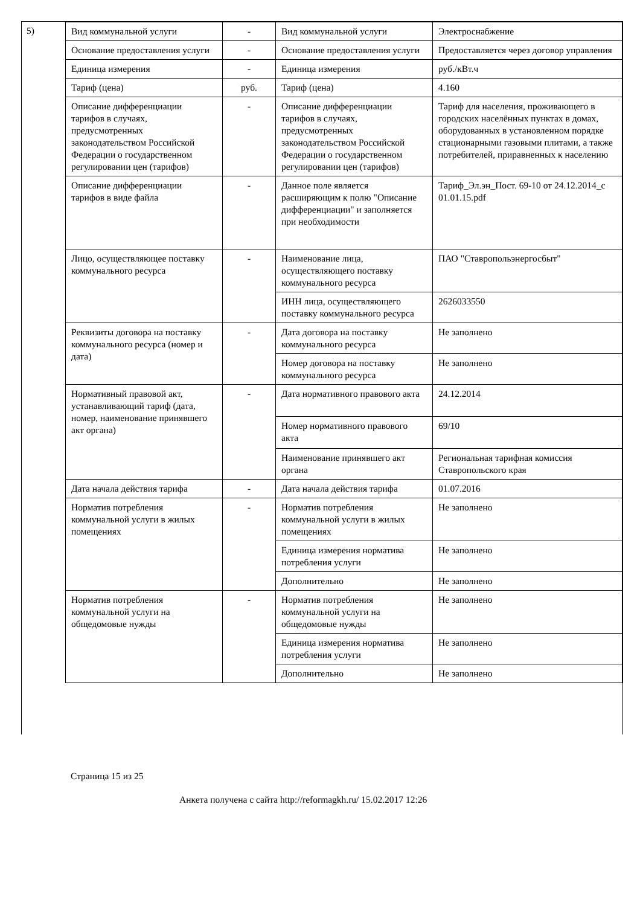5)
| Вид коммунальной услуги | - | Вид коммунальной услуги | Электроснабжение |
| Основание предоставления услуги | - | Основание предоставления услуги | Предоставляется через договор управления |
| Единица измерения | - | Единица измерения | руб./кВт.ч |
| Тариф (цена) | руб. | Тариф (цена) | 4.160 |
| Описание дифференциации тарифов в случаях, предусмотренных законодательством Российской Федерации о государственном регулировании цен (тарифов) | - | Описание дифференциации тарифов в случаях, предусмотренных законодательством Российской Федерации о государственном регулировании цен (тарифов) | Тариф для населения, проживающего в городских населённых пунктах в домах, оборудованных в установленном порядке стационарными газовыми плитами, а также потребителей, приравненных к населению |
| Описание дифференциации тарифов в виде файла | - | Данное поле является расширяющим к полю "Описание дифференциации" и заполняется при необходимости | Тариф_Эл.эн_Пост. 69-10 от 24.12.2014_с 01.01.15.pdf |
| Лицо, осуществляющее поставку коммунального ресурса | - | Наименование лица, осуществляющего поставку коммунального ресурса | ПАО "Ставропольэнергосбыт" |
| | | ИНН лица, осуществляющего поставку коммунального ресурса | 2626033550 |
| Реквизиты договора на поставку коммунального ресурса (номер и дата) | - | Дата договора на поставку коммунального ресурса | Не заполнено |
| | | Номер договора на поставку коммунального ресурса | Не заполнено |
| Нормативный правовой акт, устанавливающий тариф (дата, номер, наименование принявшего акт органа) | - | Дата нормативного правового акта | 24.12.2014 |
| | | Номер нормативного правового акта | 69/10 |
| | | Наименование принявшего акт органа | Региональная тарифная комиссия Ставропольского края |
| Дата начала действия тарифа | - | Дата начала действия тарифа | 01.07.2016 |
| Норматив потребления коммунальной услуги в жилых помещениях | - | Норматив потребления коммунальной услуги в жилых помещениях | Не заполнено |
| | | Единица измерения норматива потребления услуги | Не заполнено |
| | | Дополнительно | Не заполнено |
| Норматив потребления коммунальной услуги на общедомовые нужды | - | Норматив потребления коммунальной услуги на общедомовые нужды | Не заполнено |
| | | Единица измерения норматива потребления услуги | Не заполнено |
| | | Дополнительно | Не заполнено |
Страница 15 из 25
Анкета получена с сайта http://reformagkh.ru/ 15.02.2017 12:26